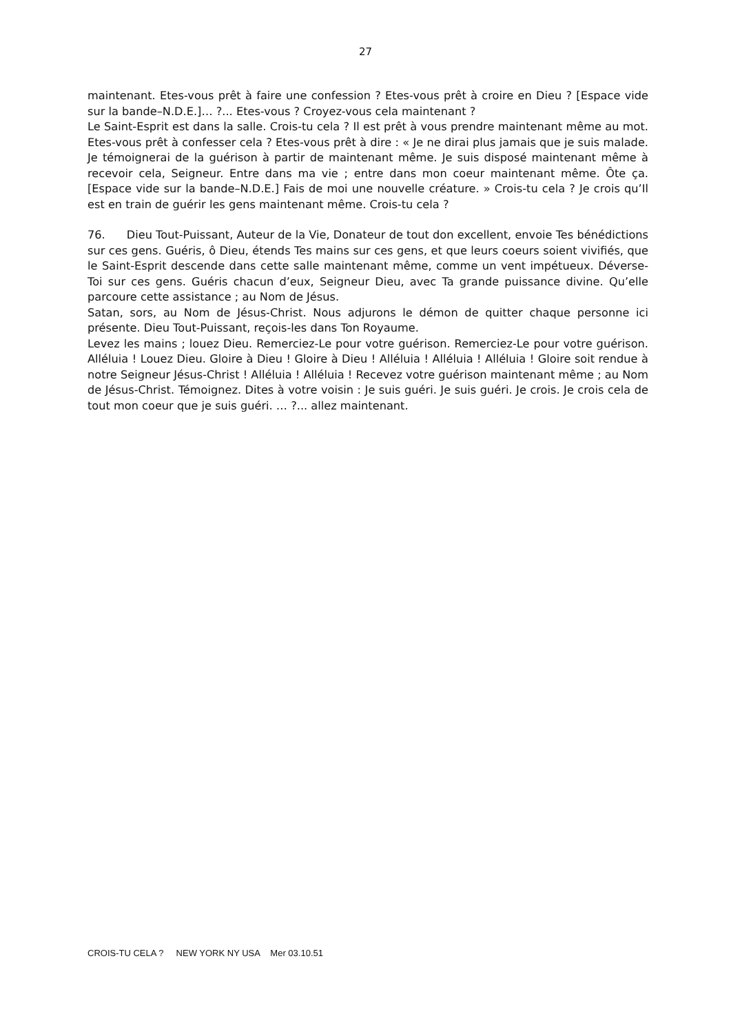27
maintenant. Etes-vous prêt à faire une confession ? Etes-vous prêt à croire en Dieu ? [Espace vide sur la bande–N.D.E.]… ?... Etes-vous ? Croyez-vous cela maintenant ?
Le Saint-Esprit est dans la salle. Crois-tu cela ? Il est prêt à vous prendre maintenant même au mot. Etes-vous prêt à confesser cela ? Etes-vous prêt à dire : « Je ne dirai plus jamais que je suis malade. Je témoignerai de la guérison à partir de maintenant même. Je suis disposé maintenant même à recevoir cela, Seigneur. Entre dans ma vie ; entre dans mon coeur maintenant même. Ôte ça. [Espace vide sur la bande–N.D.E.] Fais de moi une nouvelle créature. » Crois-tu cela ? Je crois qu’Il est en train de guérir les gens maintenant même. Crois-tu cela ?
76. Dieu Tout-Puissant, Auteur de la Vie, Donateur de tout don excellent, envoie Tes bénédictions sur ces gens. Guéris, ô Dieu, étends Tes mains sur ces gens, et que leurs coeurs soient vivifiés, que le Saint-Esprit descende dans cette salle maintenant même, comme un vent impétueux. Déverse-Toi sur ces gens. Guéris chacun d’eux, Seigneur Dieu, avec Ta grande puissance divine. Qu’elle parcoure cette assistance ; au Nom de Jésus.
Satan, sors, au Nom de Jésus-Christ. Nous adjurons le démon de quitter chaque personne ici présente. Dieu Tout-Puissant, reçois-les dans Ton Royaume.
Levez les mains ; louez Dieu. Remerciez-Le pour votre guérison. Remerciez-Le pour votre guérison. Alléluia ! Louez Dieu. Gloire à Dieu ! Gloire à Dieu ! Alléluia ! Alléluia ! Alléluia ! Gloire soit rendue à notre Seigneur Jésus-Christ ! Alléluia ! Alléluia ! Recevez votre guérison maintenant même ; au Nom de Jésus-Christ. Témoignez. Dites à votre voisin : Je suis guéri. Je suis guéri. Je crois. Je crois cela de tout mon coeur que je suis guéri. … ?... allez maintenant.
CROIS-TU CELA ? NEW YORK NY USA Mer 03.10.51